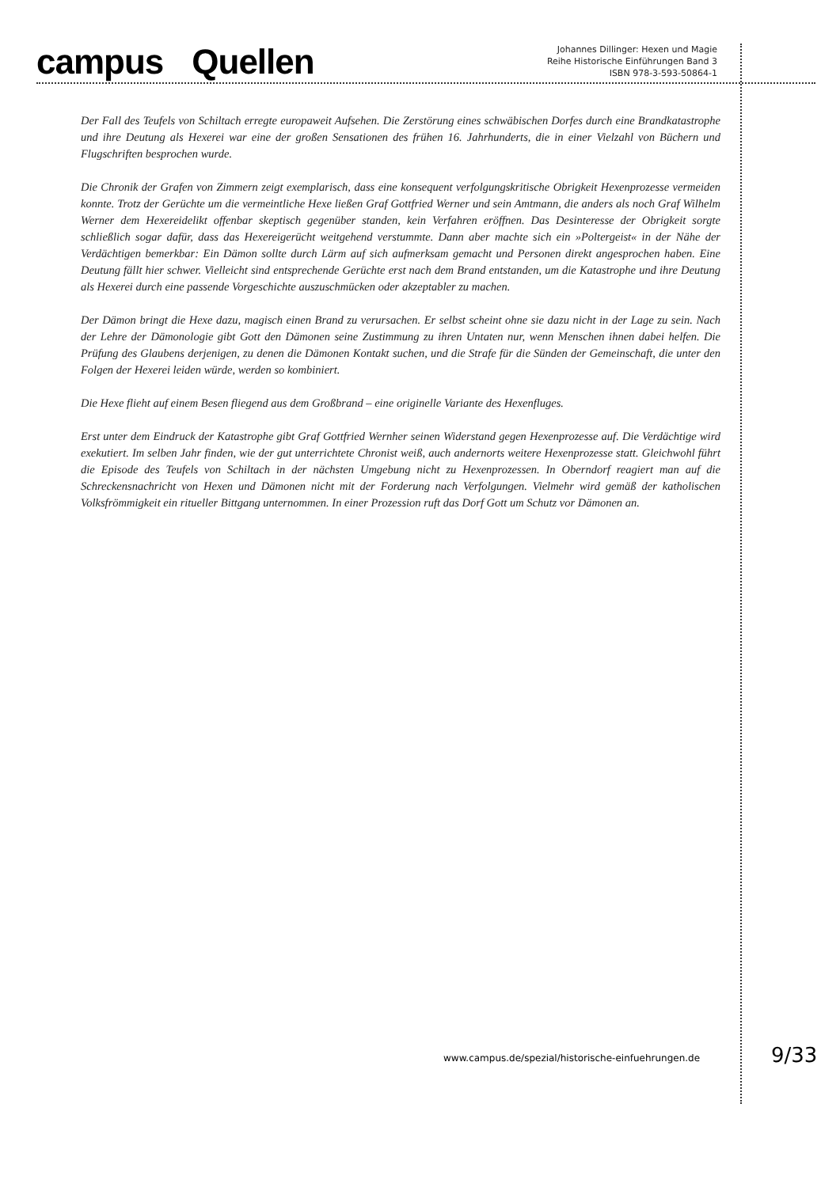campus Quellen
Johannes Dillinger: Hexen und Magie
Reihe Historische Einführungen Band 3
ISBN 978-3-593-50864-1
Der Fall des Teufels von Schiltach erregte europaweit Aufsehen. Die Zerstörung eines schwäbischen Dorfes durch eine Brandkatastrophe und ihre Deutung als Hexerei war eine der großen Sensationen des frühen 16. Jahrhunderts, die in einer Vielzahl von Büchern und Flugschriften besprochen wurde.
Die Chronik der Grafen von Zimmern zeigt exemplarisch, dass eine konsequent verfolgungskritische Obrigkeit Hexenprozesse vermeiden konnte. Trotz der Gerüchte um die vermeintliche Hexe ließen Graf Gottfried Werner und sein Amtmann, die anders als noch Graf Wilhelm Werner dem Hexereidelikt offenbar skeptisch gegenüber standen, kein Verfahren eröffnen. Das Desinteresse der Obrigkeit sorgte schließlich sogar dafür, dass das Hexereigerücht weitgehend verstummte. Dann aber machte sich ein »Poltergeist« in der Nähe der Verdächtigen bemerkbar: Ein Dämon sollte durch Lärm auf sich aufmerksam gemacht und Personen direkt angesprochen haben. Eine Deutung fällt hier schwer. Vielleicht sind entsprechende Gerüchte erst nach dem Brand entstanden, um die Katastrophe und ihre Deutung als Hexerei durch eine passende Vorgeschichte auszuschmücken oder akzeptabler zu machen.
Der Dämon bringt die Hexe dazu, magisch einen Brand zu verursachen. Er selbst scheint ohne sie dazu nicht in der Lage zu sein. Nach der Lehre der Dämonologie gibt Gott den Dämonen seine Zustimmung zu ihren Untaten nur, wenn Menschen ihnen dabei helfen. Die Prüfung des Glaubens derjenigen, zu denen die Dämonen Kontakt suchen, und die Strafe für die Sünden der Gemeinschaft, die unter den Folgen der Hexerei leiden würde, werden so kombiniert.
Die Hexe flieht auf einem Besen fliegend aus dem Großbrand – eine originelle Variante des Hexenfluges.
Erst unter dem Eindruck der Katastrophe gibt Graf Gottfried Wernher seinen Widerstand gegen Hexenprozesse auf. Die Verdächtige wird exekutiert. Im selben Jahr finden, wie der gut unterrichtete Chronist weiß, auch andernorts weitere Hexenprozesse statt. Gleichwohl führt die Episode des Teufels von Schiltach in der nächsten Umgebung nicht zu Hexenprozessen. In Oberndorf reagiert man auf die Schreckensnachricht von Hexen und Dämonen nicht mit der Forderung nach Verfolgungen. Vielmehr wird gemäß der katholischen Volksfrömmigkeit ein ritueller Bittgang unternommen. In einer Prozession ruft das Dorf Gott um Schutz vor Dämonen an.
www.campus.de/spezial/historische-einfuehrungen.de
9/33